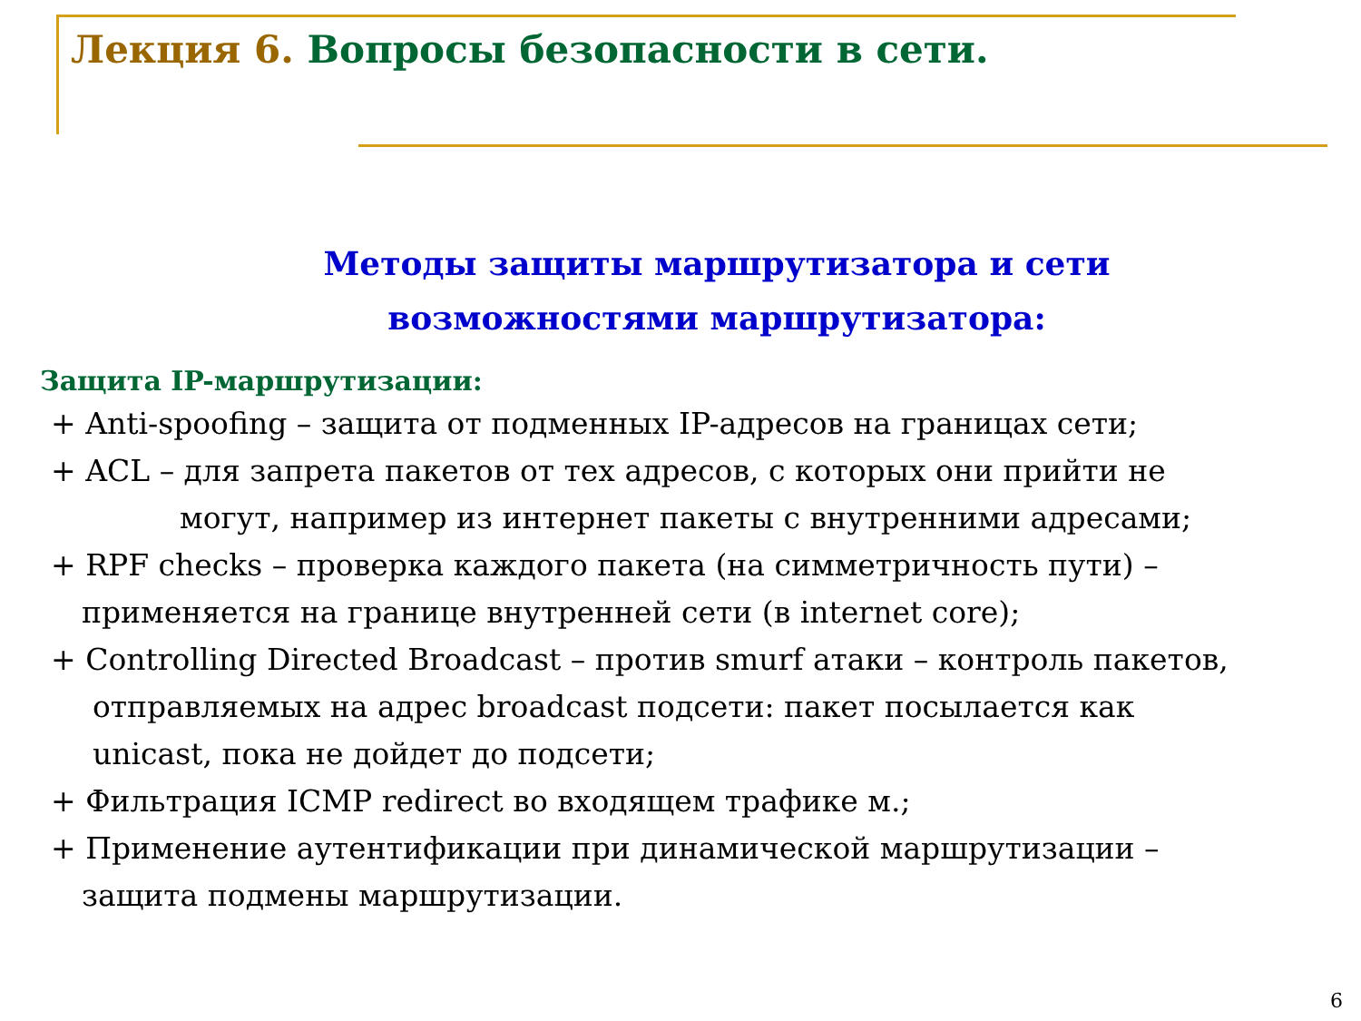Лекция 6. Вопросы безопасности в сети.
Методы защиты маршрутизатора и сети
возможностями маршрутизатора:
Защита IP-маршрутизации:
+ Anti-spoofing – защита от подменных IP-адресов на границах сети;
+ ACL – для запрета пакетов от тех адресов, с которых они прийти не
могут, например из интернет пакеты с внутренними адресами;
+ RPF checks – проверка каждого пакета (на симметричность пути) –
применяется на границе внутренней сети (в internet core);
+ Controlling Directed Broadcast – против smurf атаки – контроль пакетов,
отправляемых на адрес broadcast подсети: пакет посылается как
unicast, пока не дойдет до подсети;
+ Фильтрация ICMP redirect во входящем трафике м.;
+ Применение аутентификации при динамической маршрутизации –
защита подмены маршрутизации.
6